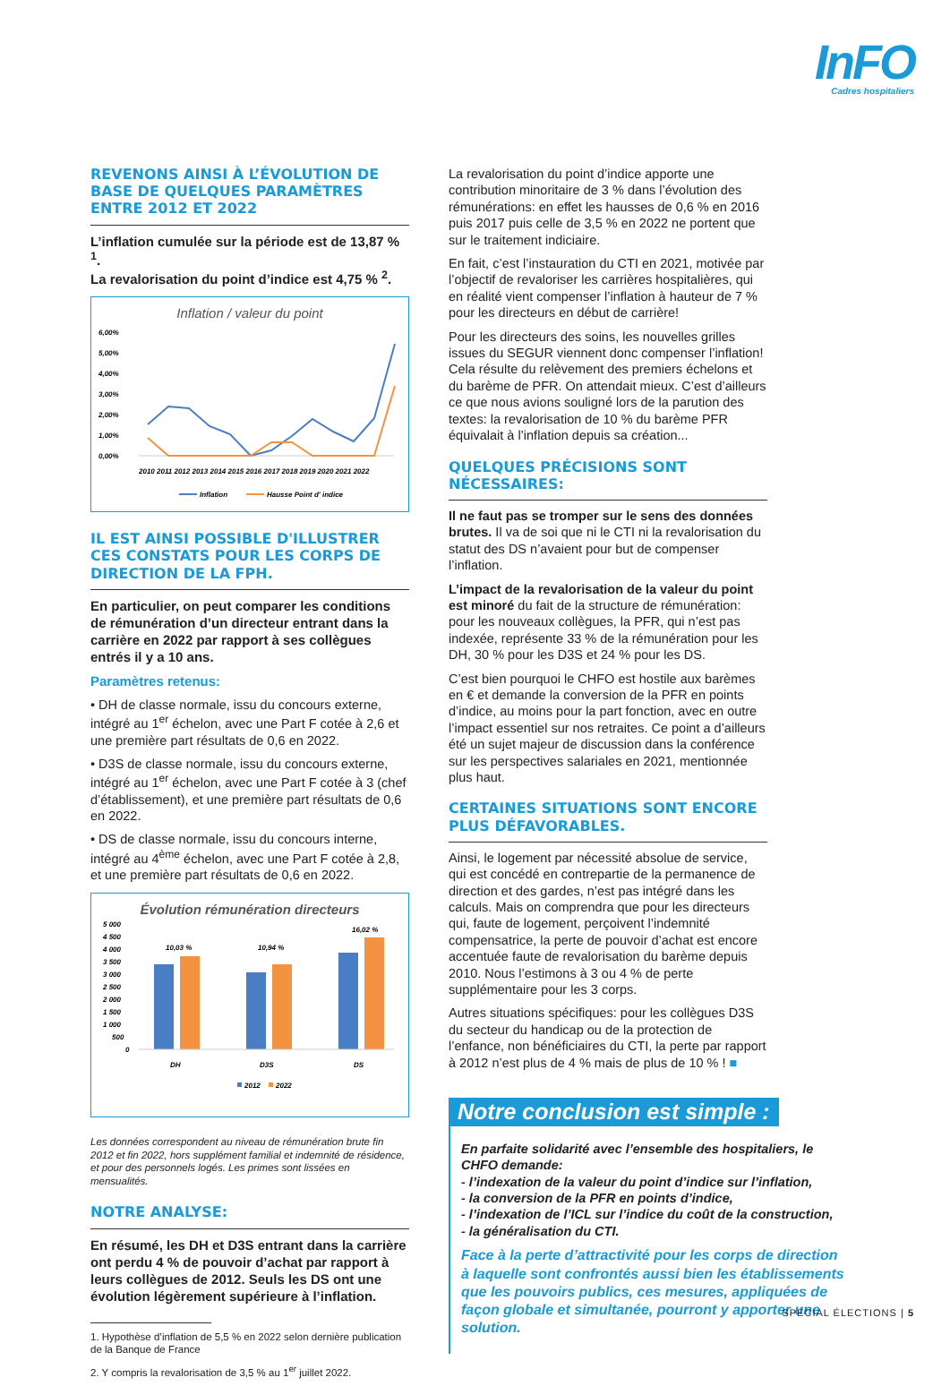InFO
Cadres hospitaliers
REVENONS AINSI À L’ÉVOLUTION DE BASE DE QUELQUES PARAMÈTRES ENTRE 2012 ET 2022
L’inflation cumulée sur la période est de 13,87 % <sup>1</sup>.
La revalorisation du point d’indice est 4,75 % <sup>2</sup>.
Inflation / valeur du point
6,00%
5,00%
4,00%
3,00%
2,00%
1,00%
0,00%
2010 2011 2012 2013 2014 2015 2016 2017 2018 2019 2020 2021 2022
Inflation
Hausse Point d' indice
IL EST AINSI POSSIBLE D'ILLUSTRER CES CONSTATS POUR LES CORPS DE DIRECTION DE LA FPH.
En particulier, on peut comparer les conditions de rémunération d’un directeur entrant dans la carrière en 2022 par rapport à ses collègues entrés il y a 10 ans.
Paramètres retenus:
• DH de classe normale, issu du concours externe, intégré au 1<sup>er</sup> échelon, avec une Part F cotée à 2,6 et une première part résultats de 0,6 en 2022.
• D3S de classe normale, issu du concours externe, intégré au 1<sup>er</sup> échelon, avec une Part F cotée à 3 (chef d’établissement), et une première part résultats de 0,6 en 2022.
• DS de classe normale, issu du concours interne, intégré au 4<sup>ème</sup> échelon, avec une Part F cotée à 2,8, et une première part résultats de 0,6 en 2022.
Évolution rémunération directeurs
5 000
4 500
4 000
3 500
3 000
2 500
2 000
1 500
1 000
500
0
10,03 %
10,94 %
16,02 %
DH
D3S
DS
2012
2022
Les données correspondent au niveau de rémunération brute fin 2012 et fin 2022, hors supplément familial et indemnité de résidence, et pour des personnels logés. Les primes sont lissées en mensualités.
NOTRE ANALYSE:
En résumé, les DH et D3S entrant dans la carrière ont perdu 4 % de pouvoir d’achat par rapport à leurs collègues de 2012. Seuls les DS ont une évolution légèrement supérieure à l’inflation.
1. Hypothèse d’inflation de 5,5 % en 2022 selon dernière publication de la Banque de France
2. Y compris la revalorisation de 3,5 % au 1<sup>er</sup> juillet 2022.
La revalorisation du point d’indice apporte une contribution minoritaire de 3 % dans l’évolution des rémunérations: en effet les hausses de 0,6 % en 2016 puis 2017 puis celle de 3,5 % en 2022 ne portent que sur le traitement indiciaire.
En fait, c’est l’instauration du CTI en 2021, motivée par l’objectif de revaloriser les carrières hospitalières, qui en réalité vient compenser l’inflation à hauteur de 7 % pour les directeurs en début de carrière!
Pour les directeurs des soins, les nouvelles grilles issues du SEGUR viennent donc compenser l’inflation! Cela résulte du relèvement des premiers échelons et du barème de PFR. On attendait mieux. C’est d’ailleurs ce que nous avions souligné lors de la parution des textes: la revalorisation de 10 % du barème PFR équivalait à l’inflation depuis sa création...
QUELQUES PRÉCISIONS SONT NÉCESSAIRES:
Il ne faut pas se tromper sur le sens des données brutes. Il va de soi que ni le CTI ni la revalorisation du statut des DS n’avaient pour but de compenser l’inflation.
L’impact de la revalorisation de la valeur du point est minoré du fait de la structure de rémunération: pour les nouveaux collègues, la PFR, qui n’est pas indexée, représente 33 % de la rémunération pour les DH, 30 % pour les D3S et 24 % pour les DS.
C’est bien pourquoi le CHFO est hostile aux barèmes en € et demande la conversion de la PFR en points d’indice, au moins pour la part fonction, avec en outre l’impact essentiel sur nos retraites. Ce point a d’ailleurs été un sujet majeur de discussion dans la conférence sur les perspectives salariales en 2021, mentionnée plus haut.
CERTAINES SITUATIONS SONT ENCORE PLUS DÉFAVORABLES.
Ainsi, le logement par nécessité absolue de service, qui est concédé en contrepartie de la permanence de direction et des gardes, n’est pas intégré dans les calculs. Mais on comprendra que pour les directeurs qui, faute de logement, perçoivent l’indemnité compensatrice, la perte de pouvoir d’achat est encore accentuée faute de revalorisation du barème depuis 2010. Nous l’estimons à 3 ou 4 % de perte supplémentaire pour les 3 corps.
Autres situations spécifiques: pour les collègues D3S du secteur du handicap ou de la protection de l’enfance, non bénéficiaires du CTI, la perte par rapport à 2012 n’est plus de 4 % mais de plus de 10 % ! ■
Notre conclusion est simple :
En parfaite solidarité avec l’ensemble des hospitaliers, le CHFO demande:
- l’indexation de la valeur du point d’indice sur l’inflation,
- la conversion de la PFR en points d’indice,
- l’indexation de l’ICL sur l’indice du coût de la construction,
- la généralisation du CTI.
Face à la perte d’attractivité pour les corps de direction à laquelle sont confrontés aussi bien les établissements que les pouvoirs publics, ces mesures, appliquées de façon globale et simultanée, pourront y apporter une solution.
SPÉCIAL ÉLECTIONS | 5